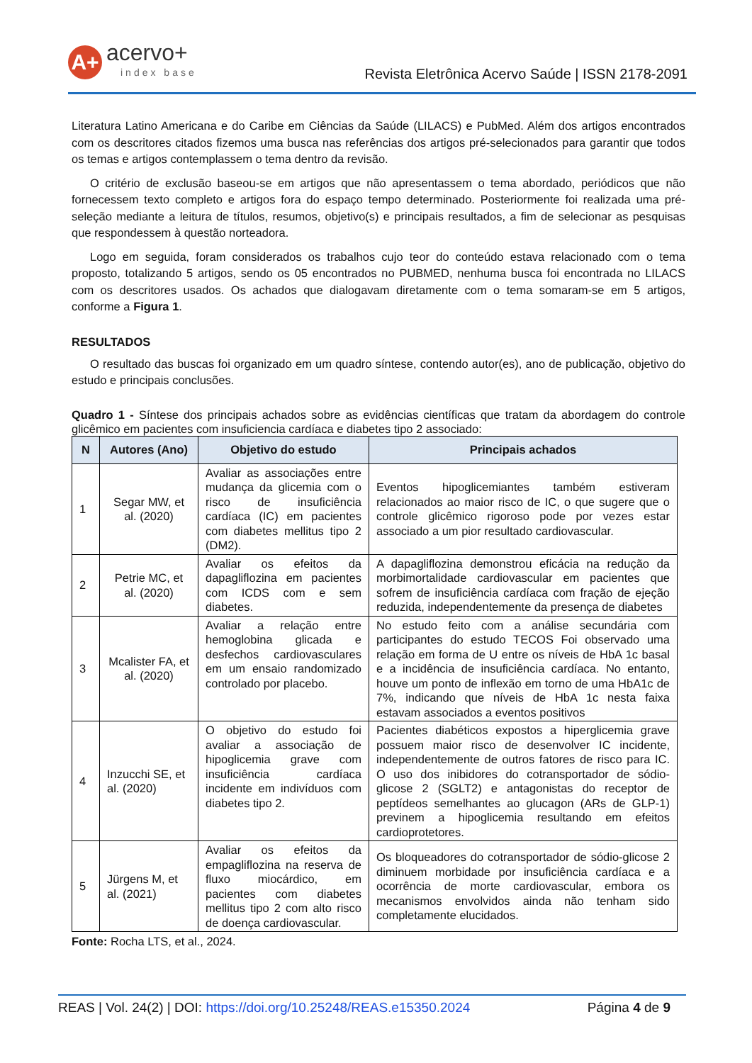A+
acervo+
index base
Revista Eletrônica Acervo Saúde | ISSN 2178-2091
Literatura Latino Americana e do Caribe em Ciências da Saúde (LILACS) e PubMed. Além dos artigos encontrados com os descritores citados fizemos uma busca nas referências dos artigos pré-selecionados para garantir que todos os temas e artigos contemplassem o tema dentro da revisão.
O critério de exclusão baseou-se em artigos que não apresentassem o tema abordado, periódicos que não fornecessem texto completo e artigos fora do espaço tempo determinado. Posteriormente foi realizada uma pré-seleção mediante a leitura de títulos, resumos, objetivo(s) e principais resultados, a fim de selecionar as pesquisas que respondessem à questão norteadora.
Logo em seguida, foram considerados os trabalhos cujo teor do conteúdo estava relacionado com o tema proposto, totalizando 5 artigos, sendo os 05 encontrados no PUBMED, nenhuma busca foi encontrada no LILACS com os descritores usados. Os achados que dialogavam diretamente com o tema somaram-se em 5 artigos, conforme a Figura 1.
RESULTADOS
O resultado das buscas foi organizado em um quadro síntese, contendo autor(es), ano de publicação, objetivo do estudo e principais conclusões.
Quadro 1 - Síntese dos principais achados sobre as evidências científicas que tratam da abordagem do controle glicêmico em pacientes com insuficiencia cardíaca e diabetes tipo 2 associado:
| N | Autores (Ano) | Objetivo do estudo | Principais achados |
| --- | --- | --- | --- |
| 1 | Segar MW, et al. (2020) | Avaliar as associações entre mudança da glicemia com o risco de insuficiência cardíaca (IC) em pacientes com diabetes mellitus tipo 2 (DM2). | Eventos hipoglicemiantes também estiveram relacionados ao maior risco de IC, o que sugere que o controle glicêmico rigoroso pode por vezes estar associado a um pior resultado cardiovascular. |
| 2 | Petrie MC, et al. (2020) | Avaliar os efeitos da dapagliflozina em pacientes com ICDS com e sem diabetes. | A dapagliflozina demonstrou eficácia na redução da morbimortalidade cardiovascular em pacientes que sofrem de insuficiência cardíaca com fração de ejeção reduzida, independentemente da presença de diabetes |
| 3 | Mcalister FA, et al. (2020) | Avaliar a relação entre hemoglobina glicada e desfechos cardiovasculares em um ensaio randomizado controlado por placebo. | No estudo feito com a análise secundária com participantes do estudo TECOS Foi observado uma relação em forma de U entre os níveis de HbA 1c basal e a incidência de insuficiência cardíaca. No entanto, houve um ponto de inflexão em torno de uma HbA1c de 7%, indicando que níveis de HbA 1c nesta faixa estavam associados a eventos positivos |
| 4 | Inzucchi SE, et al. (2020) | O objetivo do estudo foi avaliar a associação de hipoglicemia grave com insuficiência cardíaca incidente em indivíduos com diabetes tipo 2. | Pacientes diabéticos expostos a hiperglicemia grave possuem maior risco de desenvolver IC incidente, independentemente de outros fatores de risco para IC. O uso dos inibidores do cotransportador de sódio-glicose 2 (SGLT2) e antagonistas do receptor de peptídeos semelhantes ao glucagon (ARs de GLP-1) previnem a hipoglicemia resultando em efeitos cardioprotetores. |
| 5 | Jürgens M, et al. (2021) | Avaliar os efeitos da empagliflozina na reserva de fluxo miocárdico, em pacientes com diabetes mellitus tipo 2 com alto risco de doença cardiovascular. | Os bloqueadores do cotransportador de sódio-glicose 2 diminuem morbidade por insuficiência cardíaca e a ocorrência de morte cardiovascular, embora os mecanismos envolvidos ainda não tenham sido completamente elucidados. |
Fonte: Rocha LTS, et al., 2024.
REAS | Vol. 24(2) | DOI: https://doi.org/10.25248/REAS.e15350.2024 Página 4 de 9